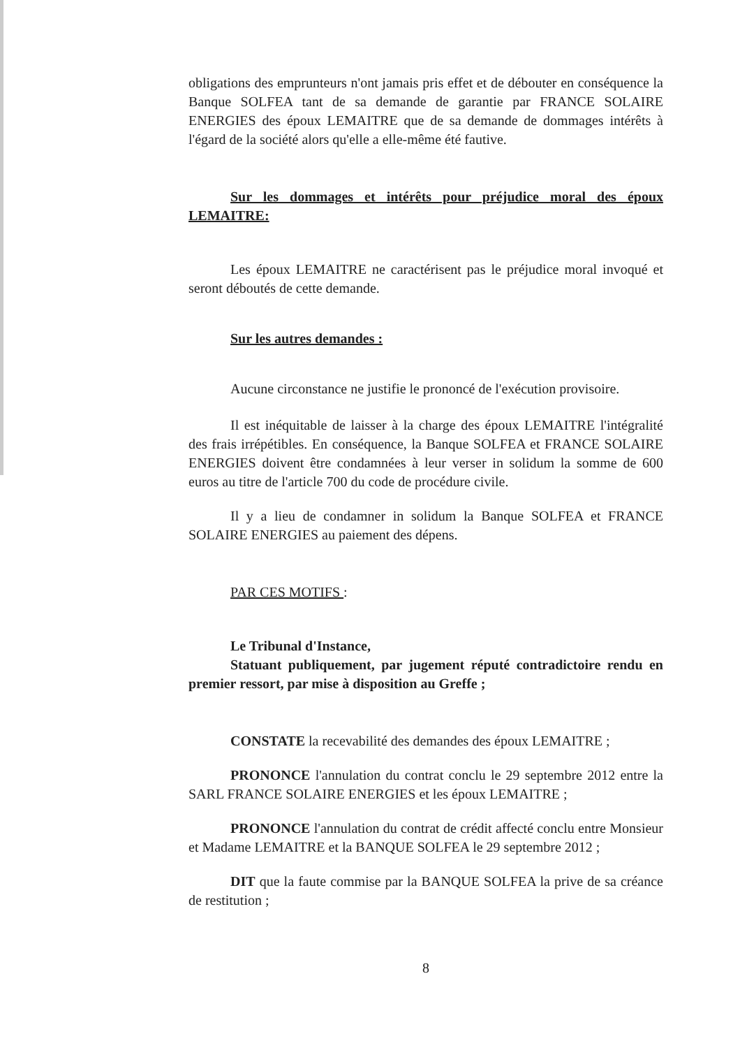obligations des emprunteurs n'ont jamais pris effet et de débouter en conséquence la Banque SOLFEA tant de sa demande de garantie par FRANCE SOLAIRE ENERGIES des époux LEMAITRE que de sa demande de dommages intérêts à l'égard de la société alors qu'elle a elle-même été fautive.
Sur les dommages et intérêts pour préjudice moral des époux LEMAITRE:
Les époux LEMAITRE ne caractérisent pas le préjudice moral invoqué et seront déboutés de cette demande.
Sur les autres demandes :
Aucune circonstance ne justifie le prononcé de l'exécution provisoire.
Il est inéquitable de laisser à la charge des époux LEMAITRE l'intégralité des frais irrépétibles. En conséquence, la Banque SOLFEA et FRANCE SOLAIRE ENERGIES doivent être condamnées à leur verser in solidum la somme de 600 euros au titre de l'article 700 du code de procédure civile.
Il y a lieu de condamner in solidum la Banque SOLFEA et FRANCE SOLAIRE ENERGIES au paiement des dépens.
PAR CES MOTIFS :
Le Tribunal d'Instance,
Statuant publiquement, par jugement réputé contradictoire rendu en premier ressort, par mise à disposition au Greffe ;
CONSTATE la recevabilité des demandes des époux LEMAITRE ;
PRONONCE l'annulation du contrat conclu le 29 septembre 2012 entre la SARL FRANCE SOLAIRE ENERGIES et les époux LEMAITRE ;
PRONONCE l'annulation du contrat de crédit affecté conclu entre Monsieur et Madame LEMAITRE et la BANQUE SOLFEA le 29 septembre 2012 ;
DIT que la faute commise par la BANQUE SOLFEA la prive de sa créance de restitution ;
8